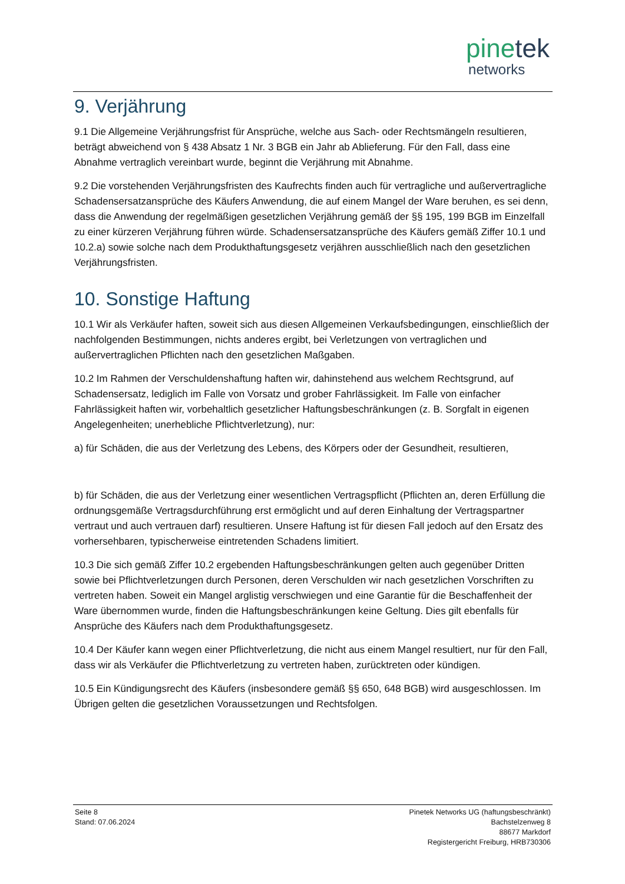pinetek
networks
9. Verjährung
9.1 Die Allgemeine Verjährungsfrist für Ansprüche, welche aus Sach- oder Rechtsmängeln resultieren, beträgt abweichend von § 438 Absatz 1 Nr. 3 BGB ein Jahr ab Ablieferung. Für den Fall, dass eine Abnahme vertraglich vereinbart wurde, beginnt die Verjährung mit Abnahme.
9.2 Die vorstehenden Verjährungsfristen des Kaufrechts finden auch für vertragliche und außervertragliche Schadensersatzansprüche des Käufers Anwendung, die auf einem Mangel der Ware beruhen, es sei denn, dass die Anwendung der regelmäßigen gesetzlichen Verjährung gemäß der §§ 195, 199 BGB im Einzelfall zu einer kürzeren Verjährung führen würde. Schadensersatzansprüche des Käufers gemäß Ziffer 10.1 und 10.2.a) sowie solche nach dem Produkthaftungsgesetz verjähren ausschließlich nach den gesetzlichen Verjährungsfristen.
10. Sonstige Haftung
10.1 Wir als Verkäufer haften, soweit sich aus diesen Allgemeinen Verkaufsbedingungen, einschließlich der nachfolgenden Bestimmungen, nichts anderes ergibt, bei Verletzungen von vertraglichen und außervertraglichen Pflichten nach den gesetzlichen Maßgaben.
10.2 Im Rahmen der Verschuldenshaftung haften wir, dahinstehend aus welchem Rechtsgrund, auf Schadensersatz, lediglich im Falle von Vorsatz und grober Fahrlässigkeit. Im Falle von einfacher Fahrlässigkeit haften wir, vorbehaltlich gesetzlicher Haftungsbeschränkungen (z. B. Sorgfalt in eigenen Angelegenheiten; unerhebliche Pflichtverletzung), nur:
a) für Schäden, die aus der Verletzung des Lebens, des Körpers oder der Gesundheit, resultieren,
b) für Schäden, die aus der Verletzung einer wesentlichen Vertragspflicht (Pflichten an, deren Erfüllung die ordnungsgemäße Vertragsdurchführung erst ermöglicht und auf deren Einhaltung der Vertragspartner vertraut und auch vertrauen darf) resultieren. Unsere Haftung ist für diesen Fall jedoch auf den Ersatz des vorhersehbaren, typischerweise eintretenden Schadens limitiert.
10.3 Die sich gemäß Ziffer 10.2 ergebenden Haftungsbeschränkungen gelten auch gegenüber Dritten sowie bei Pflichtverletzungen durch Personen, deren Verschulden wir nach gesetzlichen Vorschriften zu vertreten haben. Soweit ein Mangel arglistig verschwiegen und eine Garantie für die Beschaffenheit der Ware übernommen wurde, finden die Haftungsbeschränkungen keine Geltung. Dies gilt ebenfalls für Ansprüche des Käufers nach dem Produkthaftungsgesetz.
10.4 Der Käufer kann wegen einer Pflichtverletzung, die nicht aus einem Mangel resultiert, nur für den Fall, dass wir als Verkäufer die Pflichtverletzung zu vertreten haben, zurücktreten oder kündigen.
10.5 Ein Kündigungsrecht des Käufers (insbesondere gemäß §§ 650, 648 BGB) wird ausgeschlossen. Im Übrigen gelten die gesetzlichen Voraussetzungen und Rechtsfolgen.
Seite 8
Stand: 07.06.2024
Pinetek Networks UG (haftungsbeschränkt)
Bachstelzenweg 8
88677 Markdorf
Registergericht Freiburg, HRB730306